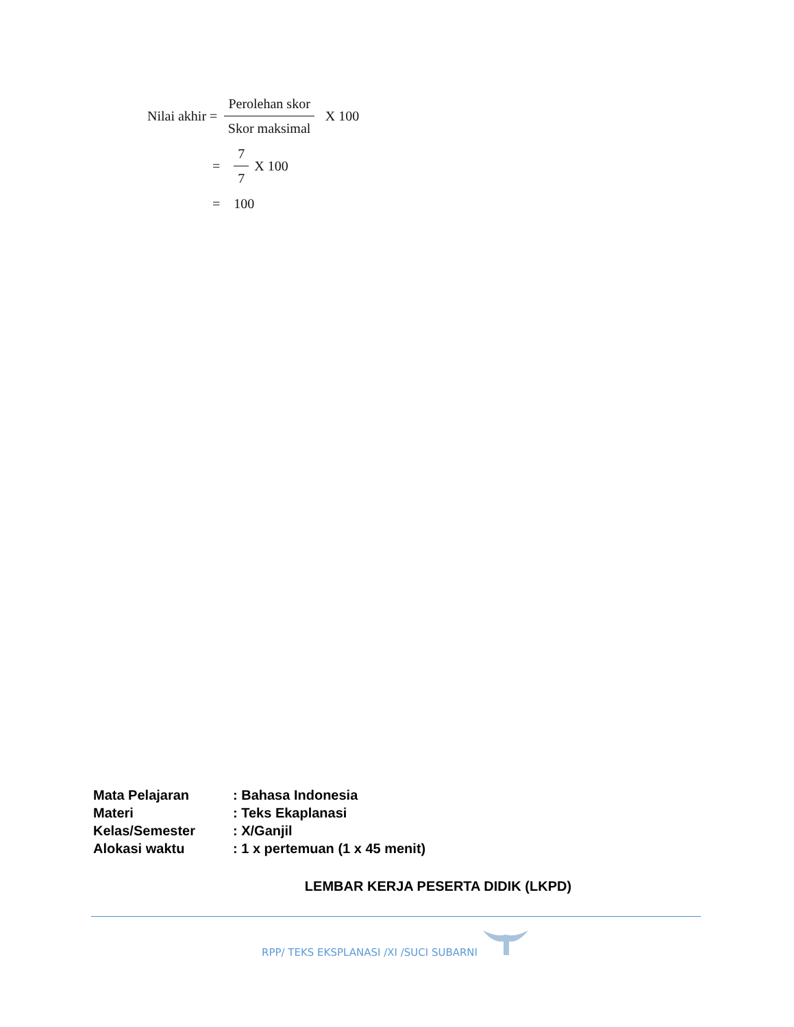Nilai akhir = Perolehan skor Skor maksimal X 100
= 7 7 X 100
= 100
Mata Pelajaran: Bahasa Indonesia
Materi: Teks Ekaplanasi
Kelas/Semester: X/Ganjil
Alokasi waktu: 1 x pertemuan (1 x 45 menit)
LEMBAR KERJA PESERTA DIDIK (LKPD)
RPP/ TEKS EKSPLANASI /XI /SUCI SUBARNI